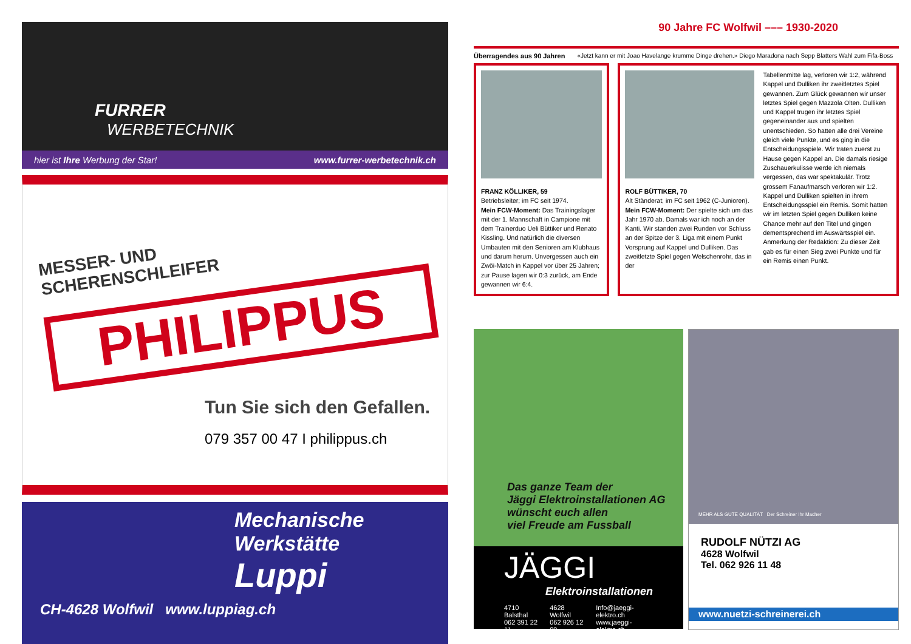FURRER
WERBETECHNIK
hier ist Ihre Werbung der Star! www.furrer-werbetechnik.ch
MESSER- UND
SCHERENSCHLEIFER
PHILIPPUS
Tun Sie sich den Gefallen.
079 357 00 47 I philippus.ch
Mechanische
Werkstätte
Luppi
CH-4628 Wolfwil www.luppiag.ch
90 Jahre FC Wolfwil ––– 1930-2020
Überragendes aus 90 Jahren «Jetzt kann er mit Joao Havelange krumme Dinge drehen.» Diego Maradona nach Sepp Blatters Wahl zum Fifa-Boss
FRANZ KÖLLIKER, 59
Betriebsleiter; im FC seit 1974.
Mein FCW-Moment: Das Trainingslager mit der 1. Mannschaft in Campione mit dem Trainerduo Ueli Büttiker und Renato Kissling. Und natürlich die diversen Umbauten mit den Senioren am Klubhaus und darum herum. Unvergessen auch ein Zwöi-Match in Kappel vor über 25 Jahren; zur Pause lagen wir 0:3 zurück, am Ende gewannen wir 6:4.
ROLF BÜTTIKER, 70
Alt Ständerat; im FC seit 1962 (C-Junioren).
Mein FCW-Moment: Der spielte sich um das Jahr 1970 ab. Damals war ich noch an der Kanti. Wir standen zwei Runden vor Schluss an der Spitze der 3. Liga mit einem Punkt Vorsprung auf Kappel und Dulliken. Das zweitletzte Spiel gegen Welschenrohr, das in der
Tabellenmitte lag, verloren wir 1:2, während Kappel und Dulliken ihr zweitletztes Spiel gewannen. Zum Glück gewannen wir unser letztes Spiel gegen Mazzola Olten. Dulliken und Kappel trugen ihr letztes Spiel gegeneinander aus und spielten unentschieden. So hatten alle drei Vereine gleich viele Punkte, und es ging in die Entscheidungsspiele. Wir traten zuerst zu Hause gegen Kappel an. Die damals riesige Zuschauerkulisse werde ich niemals vergessen, das war spektakulär. Trotz grossem Fanaufmarsch verloren wir 1:2. Kappel und Dulliken spielten in ihrem Entscheidungsspiel ein Remis. Somit hatten wir im letzten Spiel gegen Dulliken keine Chance mehr auf den Titel und gingen dementsprechend im Auswärtsspiel ein. Anmerkung der Redaktion: Zu dieser Zeit gab es für einen Sieg zwei Punkte und für ein Remis einen Punkt.
Das ganze Team der
Jäggi Elektroinstallationen AG
wünscht euch allen
viel Freude am Fussball
JÄGGI
Elektroinstallationen
4710 Balsthal
062 391 22 11 4628 Wolfwil
062 926 12 09 Info@jaeggi-elektro.ch
www.jaeggi-elektro.ch
MEHR ALS GUTE QUALITÄT Der Schreiner Ihr Macher
RUDOLF NÜTZI AG
4628 Wolfwil
Tel. 062 926 11 48
www.nuetzi-schreinerei.ch